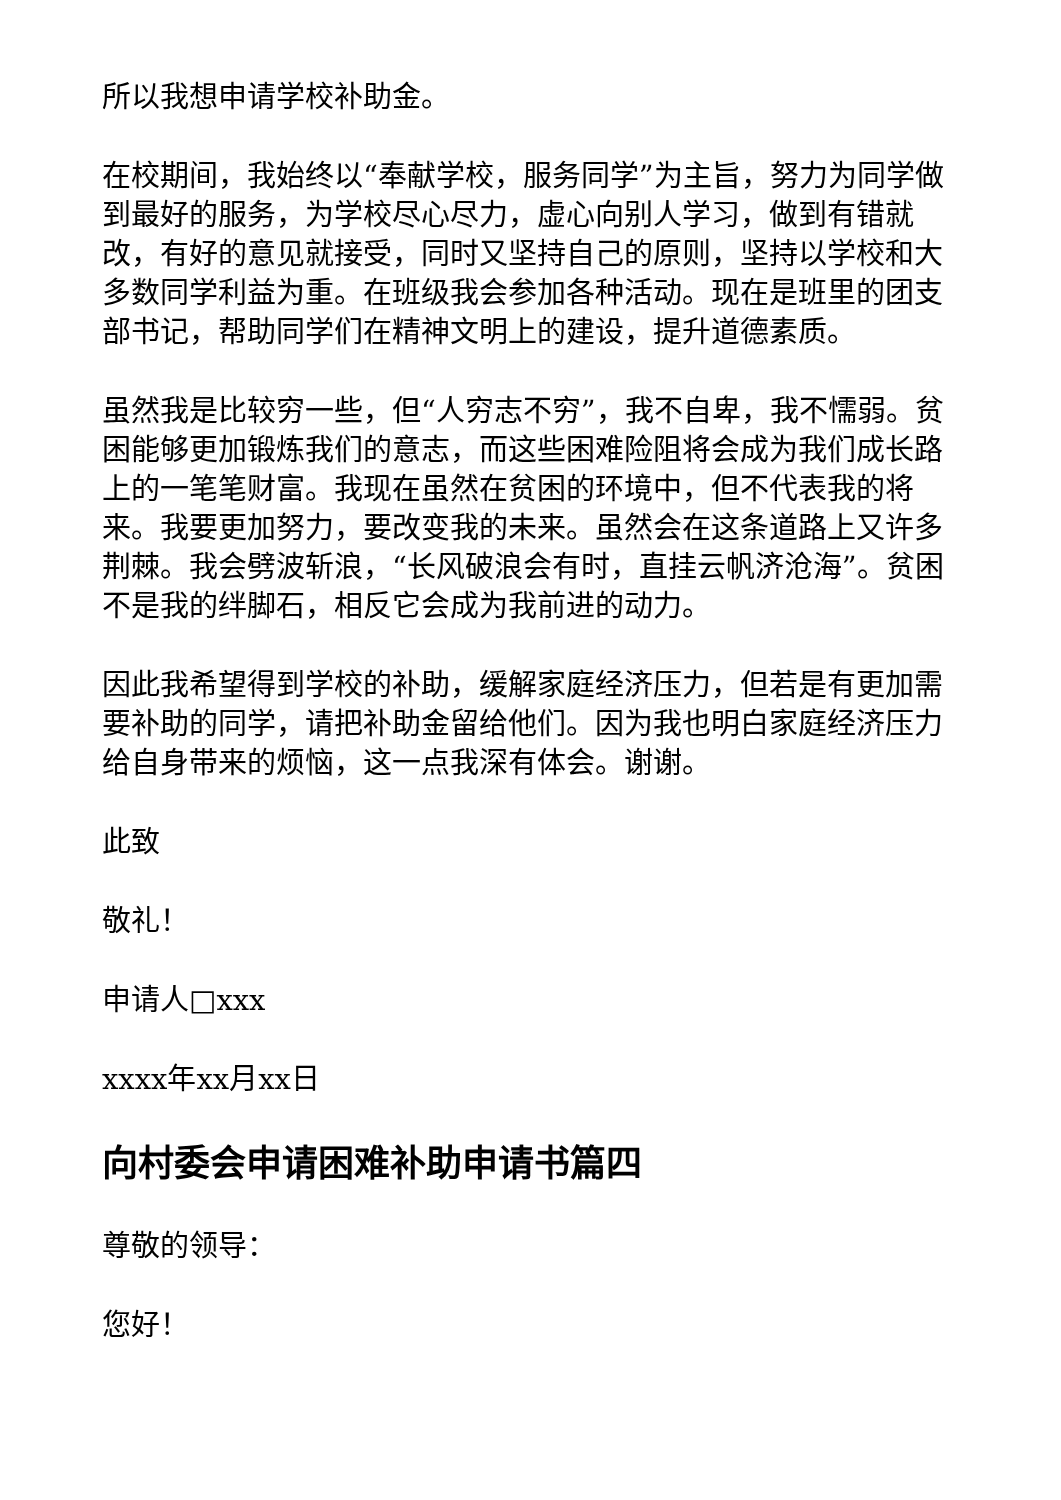所以我想申请学校补助金。
在校期间，我始终以“奉献学校，服务同学”为主旨，努力为同学做到最好的服务，为学校尽心尽力，虚心向别人学习，做到有错就改，有好的意见就接受，同时又坚持自己的原则，坚持以学校和大多数同学利益为重。在班级我会参加各种活动。现在是班里的团支部书记，帮助同学们在精神文明上的建设，提升道德素质。
虽然我是比较穷一些，但“人穷志不穷”，我不自卑，我不懦弱。贫困能够更加锻炼我们的意志，而这些困难险阻将会成为我们成长路上的一笔笔财富。我现在虽然在贫困的环境中，但不代表我的将来。我要更加努力，要改变我的未来。虽然会在这条道路上又许多荆棘。我会劈波斩浪，“长风破浪会有时，直挂云帆济沧海”。贫困不是我的绊脚石，相反它会成为我前进的动力。
因此我希望得到学校的补助，缓解家庭经济压力，但若是有更加需要补助的同学，请把补助金留给他们。因为我也明白家庭经济压力给自身带来的烦恼，这一点我深有体会。谢谢。
此致
敬礼！
申请人□xxx
xxxx年xx月xx日
向村委会申请困难补助申请书篇四
尊敬的领导：
您好！